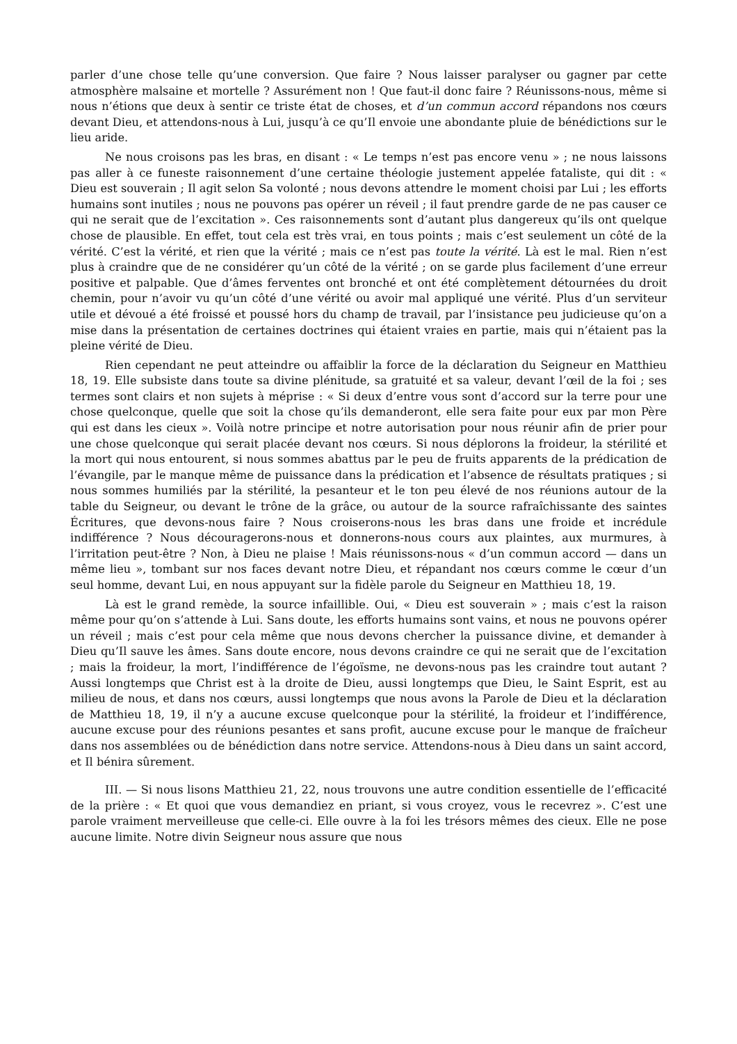parler d’une chose telle qu’une conversion. Que faire ? Nous laisser paralyser ou gagner par cette atmosphère malsaine et mortelle ? Assurément non ! Que faut-il donc faire ? Réunissons-nous, même si nous n’étions que deux à sentir ce triste état de choses, et d’un commun accord répandons nos cœurs devant Dieu, et attendons-nous à Lui, jusqu’à ce qu’Il envoie une abondante pluie de bénédictions sur le lieu aride.
Ne nous croisons pas les bras, en disant : « Le temps n’est pas encore venu » ; ne nous laissons pas aller à ce funeste raisonnement d’une certaine théologie justement appelée fataliste, qui dit : « Dieu est souverain ; Il agit selon Sa volonté ; nous devons attendre le moment choisi par Lui ; les efforts humains sont inutiles ; nous ne pouvons pas opérer un réveil ; il faut prendre garde de ne pas causer ce qui ne serait que de l’excitation ». Ces raisonnements sont d’autant plus dangereux qu’ils ont quelque chose de plausible. En effet, tout cela est très vrai, en tous points ; mais c’est seulement un côté de la vérité. C’est la vérité, et rien que la vérité ; mais ce n’est pas toute la vérité. Là est le mal. Rien n’est plus à craindre que de ne considérer qu’un côté de la vérité ; on se garde plus facilement d’une erreur positive et palpable. Que d’âmes ferventes ont bronché et ont été complètement détournées du droit chemin, pour n’avoir vu qu’un côté d’une vérité ou avoir mal appliqué une vérité. Plus d’un serviteur utile et dévoué a été froissé et poussé hors du champ de travail, par l’insistance peu judicieuse qu’on a mise dans la présentation de certaines doctrines qui étaient vraies en partie, mais qui n’étaient pas la pleine vérité de Dieu.
Rien cependant ne peut atteindre ou affaiblir la force de la déclaration du Seigneur en Matthieu 18, 19. Elle subsiste dans toute sa divine plénitude, sa gratuité et sa valeur, devant l’œil de la foi ; ses termes sont clairs et non sujets à méprise : « Si deux d’entre vous sont d’accord sur la terre pour une chose quelconque, quelle que soit la chose qu’ils demanderont, elle sera faite pour eux par mon Père qui est dans les cieux ». Voilà notre principe et notre autorisation pour nous réunir afin de prier pour une chose quelconque qui serait placée devant nos cœurs. Si nous déplorons la froideur, la stérilité et la mort qui nous entourent, si nous sommes abattus par le peu de fruits apparents de la prédication de l’évangile, par le manque même de puissance dans la prédication et l’absence de résultats pratiques ; si nous sommes humiliés par la stérilité, la pesanteur et le ton peu élevé de nos réunions autour de la table du Seigneur, ou devant le trône de la grâce, ou autour de la source rafraîchissante des saintes Écritures, que devons-nous faire ? Nous croiserons-nous les bras dans une froide et incrédule indifférence ? Nous découragerons-nous et donnerons-nous cours aux plaintes, aux murmures, à l’irritation peut-être ? Non, à Dieu ne plaise ! Mais réunissons-nous « d’un commun accord — dans un même lieu », tombant sur nos faces devant notre Dieu, et répandant nos cœurs comme le cœur d’un seul homme, devant Lui, en nous appuyant sur la fidèle parole du Seigneur en Matthieu 18, 19.
Là est le grand remède, la source infaillible. Oui, « Dieu est souverain » ; mais c’est la raison même pour qu’on s’attende à Lui. Sans doute, les efforts humains sont vains, et nous ne pouvons opérer un réveil ; mais c’est pour cela même que nous devons chercher la puissance divine, et demander à Dieu qu’Il sauve les âmes. Sans doute encore, nous devons craindre ce qui ne serait que de l’excitation ; mais la froideur, la mort, l’indifférence de l’égoïsme, ne devons-nous pas les craindre tout autant ? Aussi longtemps que Christ est à la droite de Dieu, aussi longtemps que Dieu, le Saint Esprit, est au milieu de nous, et dans nos cœurs, aussi longtemps que nous avons la Parole de Dieu et la déclaration de Matthieu 18, 19, il n’y a aucune excuse quelconque pour la stérilité, la froideur et l’indifférence, aucune excuse pour des réunions pesantes et sans profit, aucune excuse pour le manque de fraîcheur dans nos assemblées ou de bénédiction dans notre service. Attendons-nous à Dieu dans un saint accord, et Il bénira sûrement.
III. — Si nous lisons Matthieu 21, 22, nous trouvons une autre condition essentielle de l’efficacité de la prière : « Et quoi que vous demandiez en priant, si vous croyez, vous le recevrez ». C’est une parole vraiment merveilleuse que celle-ci. Elle ouvre à la foi les trésors mêmes des cieux. Elle ne pose aucune limite. Notre divin Seigneur nous assure que nous